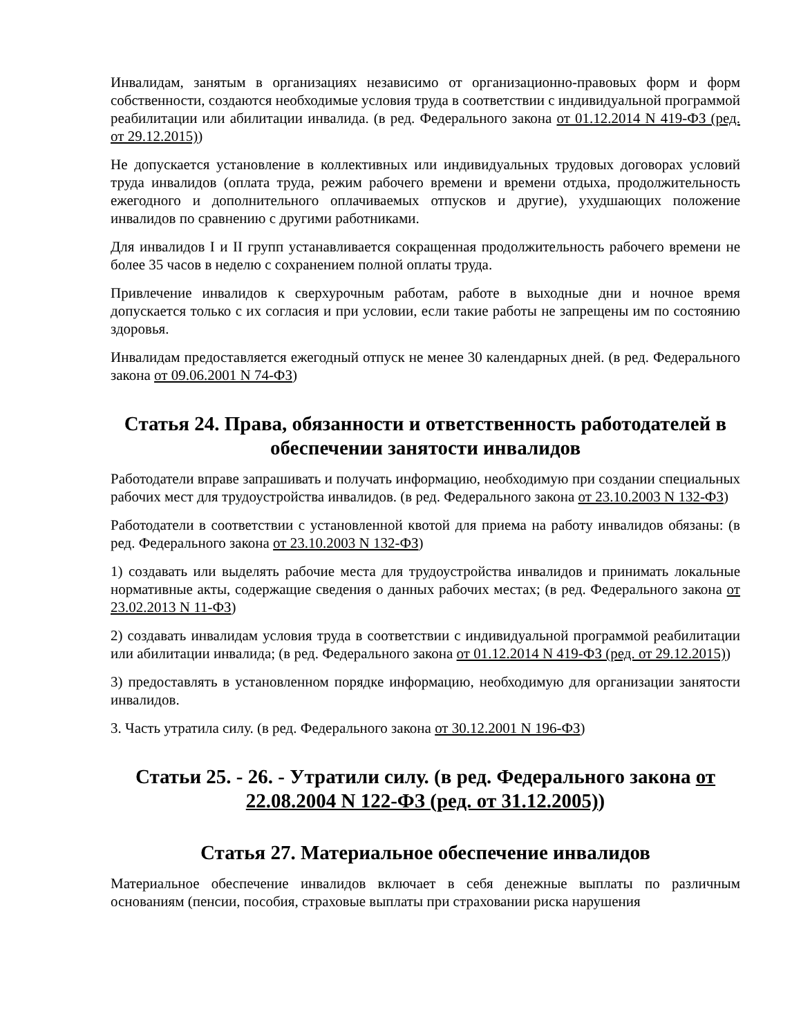Инвалидам, занятым в организациях независимо от организационно-правовых форм и форм собственности, создаются необходимые условия труда в соответствии с индивидуальной программой реабилитации или абилитации инвалида. (в ред. Федерального закона от 01.12.2014 N 419-ФЗ (ред. от 29.12.2015))
Не допускается установление в коллективных или индивидуальных трудовых договорах условий труда инвалидов (оплата труда, режим рабочего времени и времени отдыха, продолжительность ежегодного и дополнительного оплачиваемых отпусков и другие), ухудшающих положение инвалидов по сравнению с другими работниками.
Для инвалидов I и II групп устанавливается сокращенная продолжительность рабочего времени не более 35 часов в неделю с сохранением полной оплаты труда.
Привлечение инвалидов к сверхурочным работам, работе в выходные дни и ночное время допускается только с их согласия и при условии, если такие работы не запрещены им по состоянию здоровья.
Инвалидам предоставляется ежегодный отпуск не менее 30 календарных дней. (в ред. Федерального закона от 09.06.2001 N 74-ФЗ)
Статья 24. Права, обязанности и ответственность работодателей в обеспечении занятости инвалидов
Работодатели вправе запрашивать и получать информацию, необходимую при создании специальных рабочих мест для трудоустройства инвалидов. (в ред. Федерального закона от 23.10.2003 N 132-ФЗ)
Работодатели в соответствии с установленной квотой для приема на работу инвалидов обязаны: (в ред. Федерального закона от 23.10.2003 N 132-ФЗ)
1) создавать или выделять рабочие места для трудоустройства инвалидов и принимать локальные нормативные акты, содержащие сведения о данных рабочих местах; (в ред. Федерального закона от 23.02.2013 N 11-ФЗ)
2) создавать инвалидам условия труда в соответствии с индивидуальной программой реабилитации или абилитации инвалида; (в ред. Федерального закона от 01.12.2014 N 419-ФЗ (ред. от 29.12.2015))
3) предоставлять в установленном порядке информацию, необходимую для организации занятости инвалидов.
3. Часть утратила силу. (в ред. Федерального закона от 30.12.2001 N 196-ФЗ)
Статьи 25. - 26. - Утратили силу. (в ред. Федерального закона от 22.08.2004 N 122-ФЗ (ред. от 31.12.2005))
Статья 27. Материальное обеспечение инвалидов
Материальное обеспечение инвалидов включает в себя денежные выплаты по различным основаниям (пенсии, пособия, страховые выплаты при страховании риска нарушения